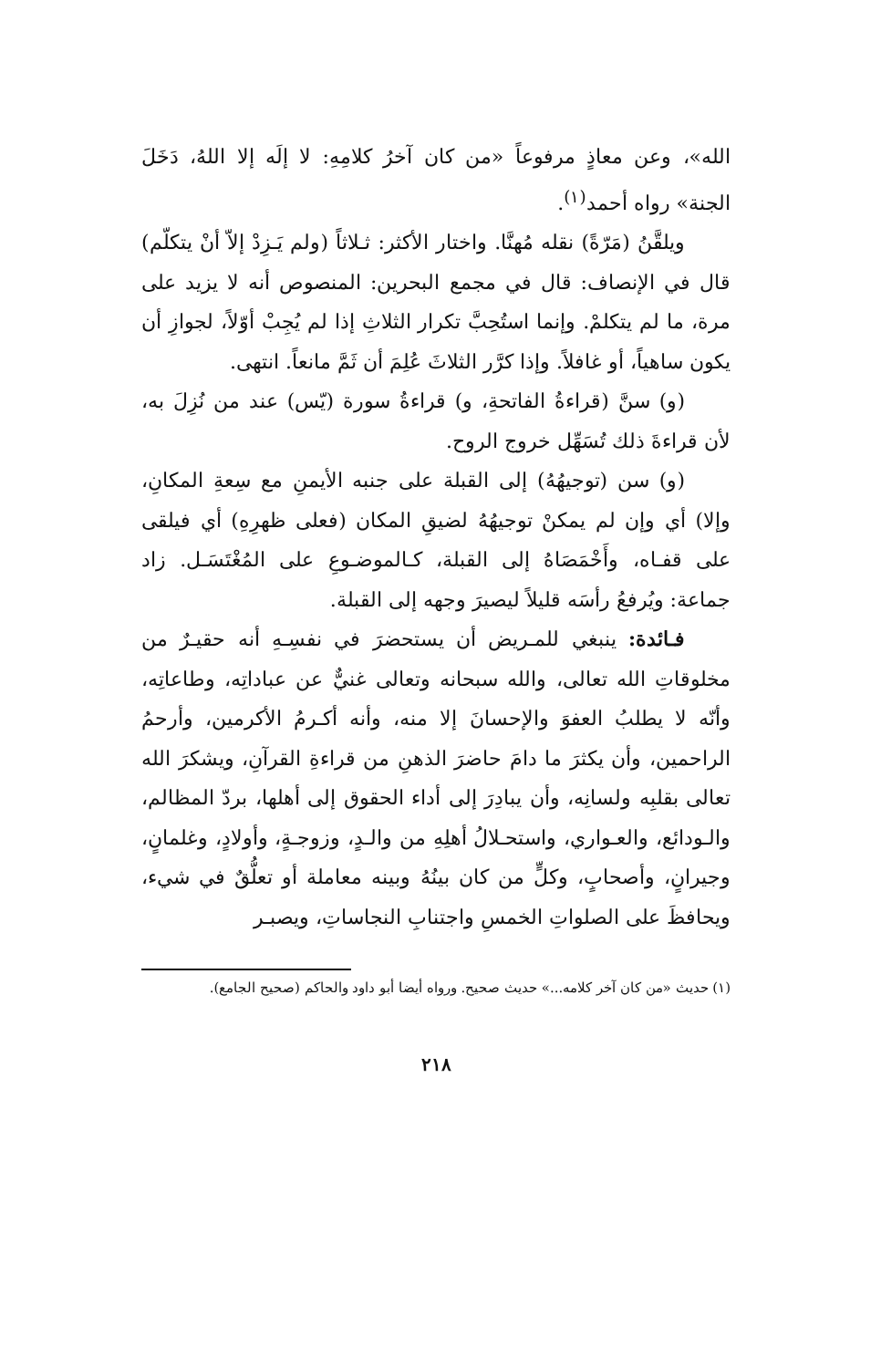الله»، وعن معاذٍ مرفوعاً «من كان آخرُ كلامِهِ: لا إلَه إلا اللهُ، دَخَلَ الجنة» رواه أحمد<sup>(١)</sup>.
ويلقَّنُ (مَرّةً) نقله مُهنَّا. واختار الأكثر: ثـلاثاً (ولم يَـزِدْ إلاّ أنْ يتكلّم) قال في الإنصاف: قال في مجمع البحرين: المنصوص أنه لا يزيد على مرة، ما لم يتكلمْ. وإنما استُحِبَّ تكرار الثلاثِ إذا لم يُجِبْ أوّلاً، لجوازِ أن يكون ساهياً، أو غافلاً. وإذا كرَّر الثلاثَ عُلِمَ أن ثَمَّ مانعاً. انتهى.
(و) سنَّ (قراءةُ الفاتحةِ، و) قراءةُ سورة (يّس) عند من نُزِلَ به، لأن قراءةَ ذلك تُسَهِّل خروج الروح.
(و) سن (توجيهُهُ) إلى القبلة على جنبه الأيمنِ مع سِعةِ المكانِ، وإلا) أي وإن لم يمكنْ توجيهُهُ لضيقِ المكان (فعلى ظهرِهِ) أي فيلقى على قفـاه، وأَخْمَصَاهُ إلى القبلة، كـالموضـوعِ على المُغْتَسَـل. زاد جماعة: ويُرفعُ رأسَه قليلاً ليصيرَ وجهه إلى القبلة.
فـائدة: ينبغي للمـريض أن يستحضرَ في نفسِـهِ أنه حقيـرٌ من مخلوقاتِ الله تعالى، والله سبحانه وتعالى غنيٌّ عن عباداتِه، وطاعاتِه، وأنّه لا يطلبُ العفوَ والإحسانَ إلا منه، وأنه أكـرمُ الأكرمين، وأرحمُ الراحمين، وأن يكثرَ ما دامَ حاضرَ الذهنِ من قراءةِ القرآنِ، ويشكرَ الله تعالى بقلبِه ولسانِه، وأن يبادِرَ إلى أداء الحقوق إلى أهلها، بردّ المظالم، والـودائع، والعـواري، واستحـلالُ أهلِهِ من والـدٍ، وزوجـةٍ، وأولادٍ، وغلمانٍ، وجيرانٍ، وأصحابٍ، وكلٍّ من كان بينُهُ وبينه معاملة أو تعلُّقٌ في شيء، ويحافظَ على الصلواتِ الخمسِ واجتنابِ النجاساتِ، ويصبـر
(١) حديث «من كان آخر كلامه...» حديث صحيح. ورواه أيضا أبو داود والحاكم (صحيح الجامع).
٢١٨